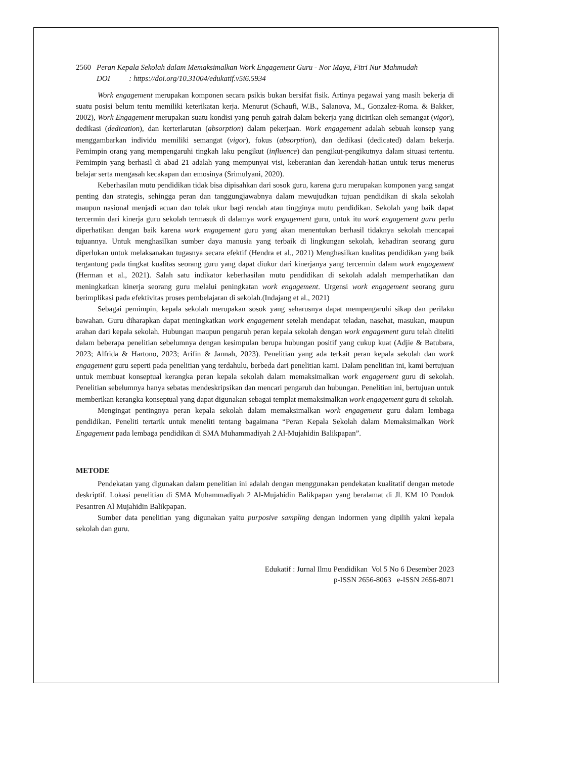2560 Peran Kepala Sekolah dalam Memaksimalkan Work Engagement Guru - Nor Maya, Fitri Nur Mahmudah
DOI : https://doi.org/10.31004/edukatif.v5i6.5934
Work engagement merupakan komponen secara psikis bukan bersifat fisik. Artinya pegawai yang masih bekerja di suatu posisi belum tentu memiliki keterikatan kerja. Menurut (Schaufi, W.B., Salanova, M., Gonzalez-Roma. & Bakker, 2002), Work Engagement merupakan suatu kondisi yang penuh gairah dalam bekerja yang dicirikan oleh semangat (vigor), dedikasi (dedication), dan kerterlarutan (absorption) dalam pekerjaan. Work engagement adalah sebuah konsep yang menggambarkan individu memiliki semangat (vigor), fokus (absorption), dan dedikasi (dedicated) dalam bekerja. Pemimpin orang yang mempengaruhi tingkah laku pengikut (influence) dan pengikut-pengikutnya dalam situasi tertentu. Pemimpin yang berhasil di abad 21 adalah yang mempunyai visi, keberanian dan kerendah-hatian untuk terus menerus belajar serta mengasah kecakapan dan emosinya (Srimulyani, 2020).
Keberhasilan mutu pendidikan tidak bisa dipisahkan dari sosok guru, karena guru merupakan komponen yang sangat penting dan strategis, sehingga peran dan tanggungjawabnya dalam mewujudkan tujuan pendidikan di skala sekolah maupun nasional menjadi acuan dan tolak ukur bagi rendah atau tingginya mutu pendidikan. Sekolah yang baik dapat tercermin dari kinerja guru sekolah termasuk di dalamya work engagement guru, untuk itu work engagement guru perlu diperhatikan dengan baik karena work engagement guru yang akan menentukan berhasil tidaknya sekolah mencapai tujuannya. Untuk menghasilkan sumber daya manusia yang terbaik di lingkungan sekolah, kehadiran seorang guru diperlukan untuk melaksanakan tugasnya secara efektif (Hendra et al., 2021) Menghasilkan kualitas pendidikan yang baik tergantung pada tingkat kualitas seorang guru yang dapat diukur dari kinerjanya yang tercermin dalam work engagement (Herman et al., 2021). Salah satu indikator keberhasilan mutu pendidikan di sekolah adalah memperhatikan dan meningkatkan kinerja seorang guru melalui peningkatan work engagement. Urgensi work engagement seorang guru berimplikasi pada efektivitas proses pembelajaran di sekolah.(Indajang et al., 2021)
Sebagai pemimpin, kepala sekolah merupakan sosok yang seharusnya dapat mempengaruhi sikap dan perilaku bawahan. Guru diharapkan dapat meningkatkan work engagement setelah mendapat teladan, nasehat, masukan, maupun arahan dari kepala sekolah. Hubungan maupun pengaruh peran kepala sekolah dengan work engagement guru telah diteliti dalam beberapa penelitian sebelumnya dengan kesimpulan berupa hubungan positif yang cukup kuat (Adjie & Batubara, 2023; Alfrida & Hartono, 2023; Arifin & Jannah, 2023). Penelitian yang ada terkait peran kepala sekolah dan work engagement guru seperti pada penelitian yang terdahulu, berbeda dari penelitian kami. Dalam penelitian ini, kami bertujuan untuk membuat konseptual kerangka peran kepala sekolah dalam memaksimalkan work engagement guru di sekolah. Penelitian sebelumnya hanya sebatas mendeskripsikan dan mencari pengaruh dan hubungan. Penelitian ini, bertujuan untuk memberikan kerangka konseptual yang dapat digunakan sebagai templat memaksimalkan work engagement guru di sekolah.
Mengingat pentingnya peran kepala sekolah dalam memaksimalkan work engagement guru dalam lembaga pendidikan. Peneliti tertarik untuk meneliti tentang bagaimana “Peran Kepala Sekolah dalam Memaksimalkan Work Engagement pada lembaga pendidikan di SMA Muhammadiyah 2 Al-Mujahidin Balikpapan”.
METODE
Pendekatan yang digunakan dalam penelitian ini adalah dengan menggunakan pendekatan kualitatif dengan metode deskriptif. Lokasi penelitian di SMA Muhammadiyah 2 Al-Mujahidin Balikpapan yang beralamat di Jl. KM 10 Pondok Pesantren Al Mujahidin Balikpapan.
Sumber data penelitian yang digunakan yaitu purposive sampling dengan indormen yang dipilih yakni kepala sekolah dan guru.
Edukatif : Jurnal Ilmu Pendidikan Vol 5 No 6 Desember 2023
p-ISSN 2656-8063 e-ISSN 2656-8071